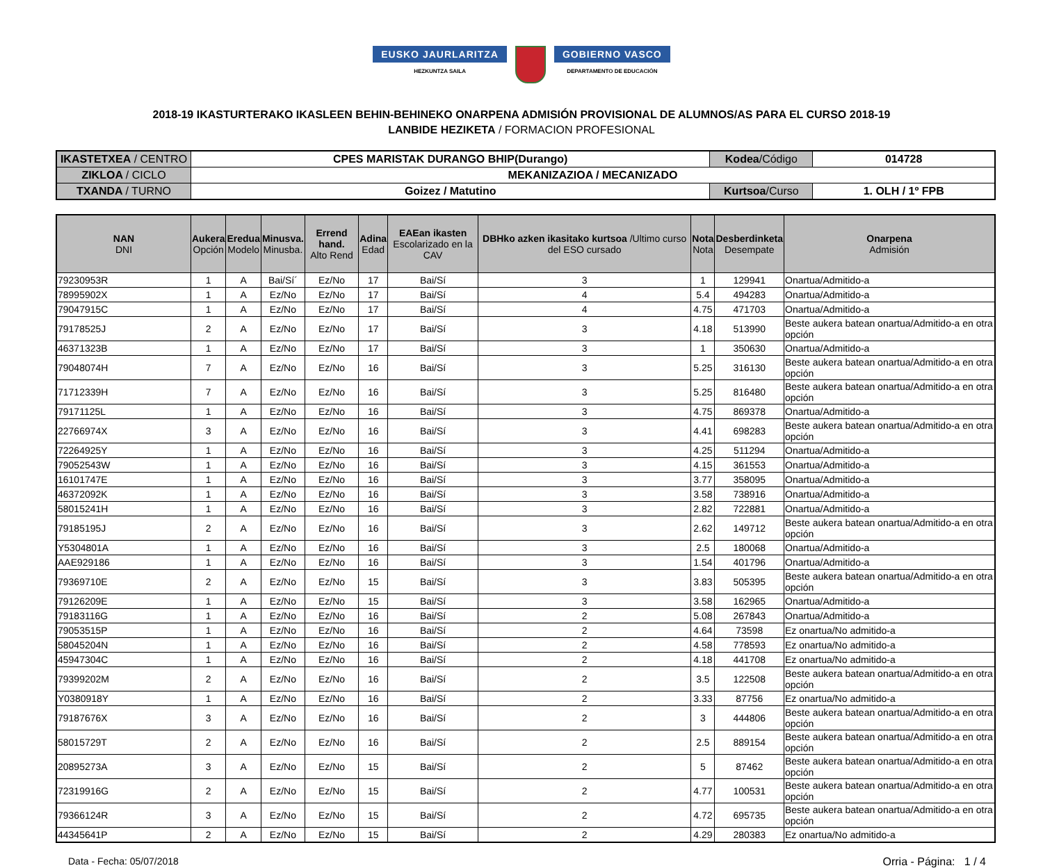EUSKO JAURLARITZA
HEZKUNTZA SAILA
GOBIERNO VASCO
DEPARTAMENTO DE EDUCACIÓN
2018-19 IKASTURTERAKO IKASLEEN BEHIN-BEHINEKO ONARPENA ADMISIÓN PROVISIONAL DE ALUMNOS/AS PARA EL CURSO 2018-19
LANBIDE HEZIKETA / FORMACION PROFESIONAL
| IKASTETXEA / CENTRO | CPES MARISTAK DURANGO BHIP(Durango) | Kodea /Código | 014728 |
| ZIKLOA / CICLO | MEKANIZAZIOA / MECANIZADO | | |
| TXANDA / TURNO | Goizez / Matutino | Kurtsoa /Curso | 1. OLH / 1º FPB |
| NAN DNI | Aukera Opción | Eredua Modelo | Minusva. Minusba. | Errend hand. Alto Rend | Adina Edad | EAEan ikasten Escolarizado en la CAV | DBHko azken ikasitako kurtsoa /Ultimo curso del ESO cursado | Nota Nota | Desberdinketa Desempate | Onarpena Admisión |
| --- | --- | --- | --- | --- | --- | --- | --- | --- | --- | --- |
| 79230953R | 1 | A | Bai/Sí´ | Ez/No | 17 | Bai/Sí | 3 | 1 | 129941 | Onartua/Admitido-a |
| 78995902X | 1 | A | Ez/No | Ez/No | 17 | Bai/Sí | 4 | 5.4 | 494283 | Onartua/Admitido-a |
| 79047915C | 1 | A | Ez/No | Ez/No | 17 | Bai/Sí | 4 | 4.75 | 471703 | Onartua/Admitido-a |
| 79178525J | 2 | A | Ez/No | Ez/No | 17 | Bai/Sí | 3 | 4.18 | 513990 | Beste aukera batean onartua/Admitido-a en otra opción |
| 46371323B | 1 | A | Ez/No | Ez/No | 17 | Bai/Sí | 3 | 1 | 350630 | Onartua/Admitido-a |
| 79048074H | 7 | A | Ez/No | Ez/No | 16 | Bai/Sí | 3 | 5.25 | 316130 | Beste aukera batean onartua/Admitido-a en otra opción |
| 71712339H | 7 | A | Ez/No | Ez/No | 16 | Bai/Sí | 3 | 5.25 | 816480 | Beste aukera batean onartua/Admitido-a en otra opción |
| 79171125L | 1 | A | Ez/No | Ez/No | 16 | Bai/Sí | 3 | 4.75 | 869378 | Onartua/Admitido-a |
| 22766974X | 3 | A | Ez/No | Ez/No | 16 | Bai/Sí | 3 | 4.41 | 698283 | Beste aukera batean onartua/Admitido-a en otra opción |
| 72264925Y | 1 | A | Ez/No | Ez/No | 16 | Bai/Sí | 3 | 4.25 | 511294 | Onartua/Admitido-a |
| 79052543W | 1 | A | Ez/No | Ez/No | 16 | Bai/Sí | 3 | 4.15 | 361553 | Onartua/Admitido-a |
| 16101747E | 1 | A | Ez/No | Ez/No | 16 | Bai/Sí | 3 | 3.77 | 358095 | Onartua/Admitido-a |
| 46372092K | 1 | A | Ez/No | Ez/No | 16 | Bai/Sí | 3 | 3.58 | 738916 | Onartua/Admitido-a |
| 58015241H | 1 | A | Ez/No | Ez/No | 16 | Bai/Sí | 3 | 2.82 | 722881 | Onartua/Admitido-a |
| 79185195J | 2 | A | Ez/No | Ez/No | 16 | Bai/Sí | 3 | 2.62 | 149712 | Beste aukera batean onartua/Admitido-a en otra opción |
| Y5304801A | 1 | A | Ez/No | Ez/No | 16 | Bai/Sí | 3 | 2.5 | 180068 | Onartua/Admitido-a |
| AAE929186 | 1 | A | Ez/No | Ez/No | 16 | Bai/Sí | 3 | 1.54 | 401796 | Onartua/Admitido-a |
| 79369710E | 2 | A | Ez/No | Ez/No | 15 | Bai/Sí | 3 | 3.83 | 505395 | Beste aukera batean onartua/Admitido-a en otra opción |
| 79126209E | 1 | A | Ez/No | Ez/No | 15 | Bai/Sí | 3 | 3.58 | 162965 | Onartua/Admitido-a |
| 79183116G | 1 | A | Ez/No | Ez/No | 16 | Bai/Sí | 2 | 5.08 | 267843 | Onartua/Admitido-a |
| 79053515P | 1 | A | Ez/No | Ez/No | 16 | Bai/Sí | 2 | 4.64 | 73598 | Ez onartua/No admitido-a |
| 58045204N | 1 | A | Ez/No | Ez/No | 16 | Bai/Sí | 2 | 4.58 | 778593 | Ez onartua/No admitido-a |
| 45947304C | 1 | A | Ez/No | Ez/No | 16 | Bai/Sí | 2 | 4.18 | 441708 | Ez onartua/No admitido-a |
| 79399202M | 2 | A | Ez/No | Ez/No | 16 | Bai/Sí | 2 | 3.5 | 122508 | Beste aukera batean onartua/Admitido-a en otra opción |
| Y0380918Y | 1 | A | Ez/No | Ez/No | 16 | Bai/Sí | 2 | 3.33 | 87756 | Ez onartua/No admitido-a |
| 79187676X | 3 | A | Ez/No | Ez/No | 16 | Bai/Sí | 2 | 3 | 444806 | Beste aukera batean onartua/Admitido-a en otra opción |
| 58015729T | 2 | A | Ez/No | Ez/No | 16 | Bai/Sí | 2 | 2.5 | 889154 | Beste aukera batean onartua/Admitido-a en otra opción |
| 20895273A | 3 | A | Ez/No | Ez/No | 15 | Bai/Sí | 2 | 5 | 87462 | Beste aukera batean onartua/Admitido-a en otra opción |
| 72319916G | 2 | A | Ez/No | Ez/No | 15 | Bai/Sí | 2 | 4.77 | 100531 | Beste aukera batean onartua/Admitido-a en otra opción |
| 79366124R | 3 | A | Ez/No | Ez/No | 15 | Bai/Sí | 2 | 4.72 | 695735 | Beste aukera batean onartua/Admitido-a en otra opción |
| 44345641P | 2 | A | Ez/No | Ez/No | 15 | Bai/Sí | 2 | 4.29 | 280383 | Ez onartua/No admitido-a |
Data - Fecha: 05/07/2018 Orria - Página: 1 / 4